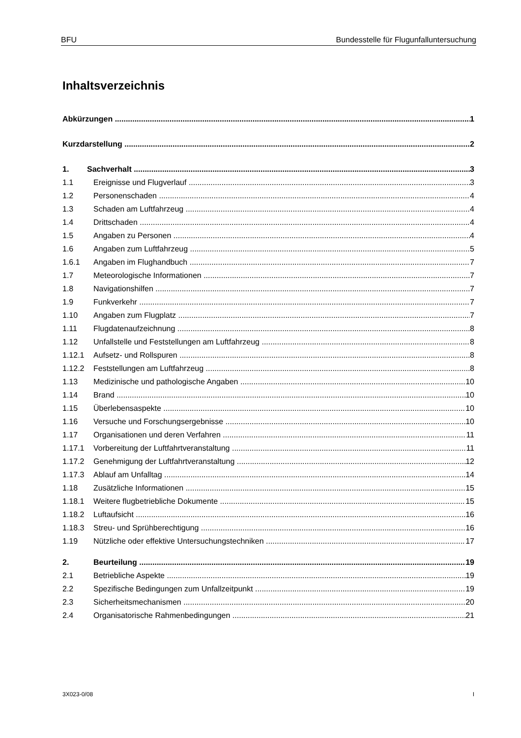BFU Bundesstelle für Flugunfalluntersuchung
Inhaltsverzeichnis
Abkürzungen 1
Kurzdarstellung 2
1. Sachverhalt 3
1.1 Ereignisse und Flugverlauf 3
1.2 Personenschaden 4
1.3 Schaden am Luftfahrzeug 4
1.4 Drittschaden 4
1.5 Angaben zu Personen 4
1.6 Angaben zum Luftfahrzeug 5
1.6.1 Angaben im Flughandbuch 7
1.7 Meteorologische Informationen 7
1.8 Navigationshilfen 7
1.9 Funkverkehr 7
1.10 Angaben zum Flugplatz 7
1.11 Flugdatenaufzeichnung 8
1.12 Unfallstelle und Feststellungen am Luftfahrzeug 8
1.12.1 Aufsetz- und Rollspuren 8
1.12.2 Feststellungen am Luftfahrzeug 8
1.13 Medizinische und pathologische Angaben 10
1.14 Brand 10
1.15 Überlebensaspekte 10
1.16 Versuche und Forschungsergebnisse 10
1.17 Organisationen und deren Verfahren 11
1.17.1 Vorbereitung der Luftfahrtveranstaltung 11
1.17.2 Genehmigung der Luftfahrtveranstaltung 12
1.17.3 Ablauf am Unfalltag 14
1.18 Zusätzliche Informationen 15
1.18.1 Weitere flugbetriebliche Dokumente 15
1.18.2 Luftaufsicht 16
1.18.3 Streu- und Sprühberechtigung 16
1.19 Nützliche oder effektive Untersuchungstechniken 17
2. Beurteilung 19
2.1 Betriebliche Aspekte 19
2.2 Spezifische Bedingungen zum Unfallzeitpunkt 19
2.3 Sicherheitsmechanismen 20
2.4 Organisatorische Rahmenbedingungen 21
3X023-0/08 I